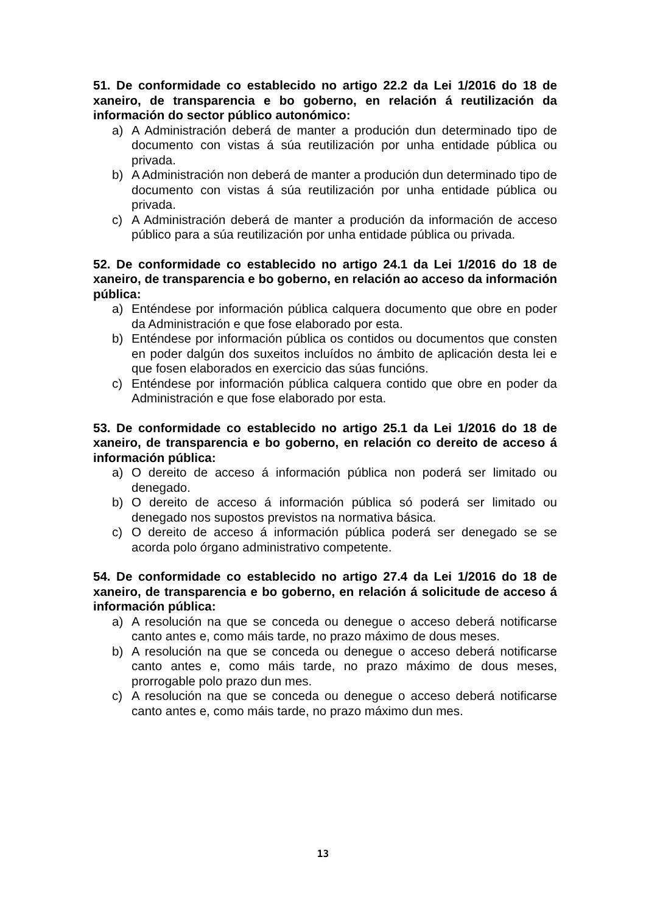51. De conformidade co establecido no artigo 22.2 da Lei 1/2016 do 18 de xaneiro, de transparencia e bo goberno, en relación á reutilización da información do sector público autonómico:
a) A Administración deberá de manter a produción dun determinado tipo de documento con vistas á súa reutilización por unha entidade pública ou privada.
b) A Administración non deberá de manter a produción dun determinado tipo de documento con vistas á súa reutilización por unha entidade pública ou privada.
c) A Administración deberá de manter a produción da información de acceso público para a súa reutilización por unha entidade pública ou privada.
52. De conformidade co establecido no artigo 24.1 da Lei 1/2016 do 18 de xaneiro, de transparencia e bo goberno, en relación ao acceso da información pública:
a) Enténdese por información pública calquera documento que obre en poder da Administración e que fose elaborado por esta.
b) Enténdese por información pública os contidos ou documentos que consten en poder dalgún dos suxeitos incluídos no ámbito de aplicación desta lei e que fosen elaborados en exercicio das súas funcións.
c) Enténdese por información pública calquera contido que obre en poder da Administración e que fose elaborado por esta.
53. De conformidade co establecido no artigo 25.1 da Lei 1/2016 do 18 de xaneiro, de transparencia e bo goberno, en relación co dereito de acceso á información pública:
a) O dereito de acceso á información pública non poderá ser limitado ou denegado.
b) O dereito de acceso á información pública só poderá ser limitado ou denegado nos supostos previstos na normativa básica.
c) O dereito de acceso á información pública poderá ser denegado se se acorda polo órgano administrativo competente.
54. De conformidade co establecido no artigo 27.4 da Lei 1/2016 do 18 de xaneiro, de transparencia e bo goberno, en relación á solicitude de acceso á información pública:
a) A resolución na que se conceda ou denegue o acceso deberá notificarse canto antes e, como máis tarde, no prazo máximo de dous meses.
b) A resolución na que se conceda ou denegue o acceso deberá notificarse canto antes e, como máis tarde, no prazo máximo de dous meses, prorrogable polo prazo dun mes.
c) A resolución na que se conceda ou denegue o acceso deberá notificarse canto antes e, como máis tarde, no prazo máximo dun mes.
13